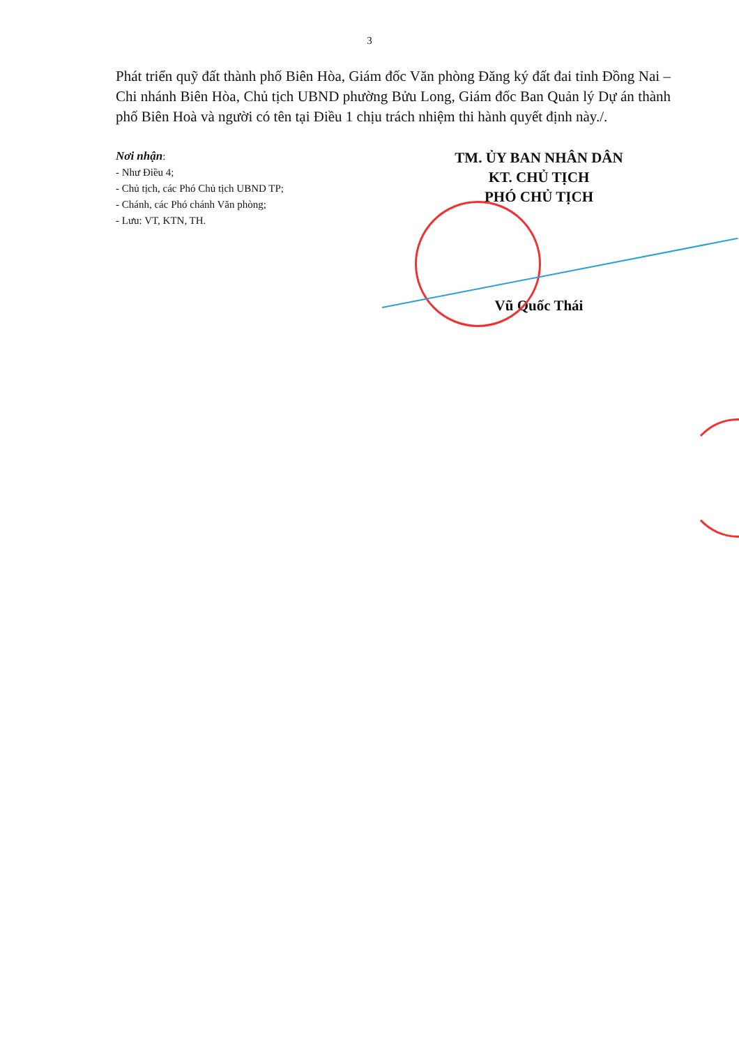3
Phát triển quỹ đất thành phố Biên Hòa, Giám đốc Văn phòng Đăng ký đất đai tỉnh Đồng Nai – Chi nhánh Biên Hòa, Chủ tịch UBND phường Bửu Long, Giám đốc Ban Quản lý Dự án thành phố Biên Hoà và người có tên tại Điều 1 chịu trách nhiệm thi hành quyết định này./.
Nơi nhận:
- Như Điều 4;
- Chủ tịch, các Phó Chủ tịch UBND TP;
- Chánh, các Phó chánh Văn phòng;
- Lưu: VT, KTN, TH.
TM. ỦY BAN NHÂN DÂN
KT. CHỦ TỊCH
PHÓ CHỦ TỊCH
Vũ Quốc Thái